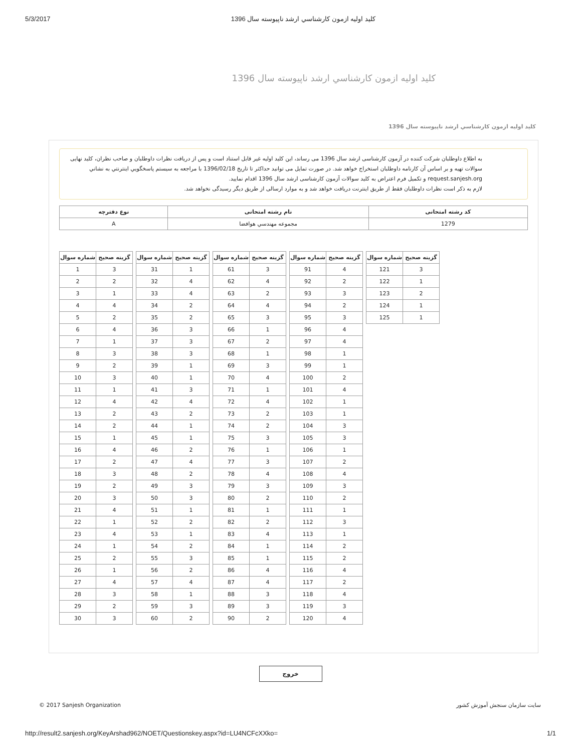5/3/2017 كليد اوليه ازمون كارشناسي ارشد ناپيوسته سال 1396
كليد اوليه ازمون كارشناسي ارشد ناپيوسته سال 1396
كليد اوليه ازمون كارشناسي ارشد ناپيوسته سال 1396
به اطلاع داوطلبان شرکت کننده در آزمون کارشناسی ارشد سال 1396 می رساند، این کلید اولیه غیر قابل استناد است و پس از دریافت نظرات داوطلبان و صاحب نظران، کلید نهایی سوالات تهیه و بر اساس آن کارنامه داوطلبان استخراج خواهد شد. در صورت تمایل می توانید حداکثر تا تاریخ 1396/02/18 با مراجعه به سیستم پاسخگويي اينترنتي به نشاني request.sanjesh.org و تکمیل فرم اعتراض به کلید سوالات آزمون کارشناسی ارشد سال 1396 اقدام نمایید.
لازم به ذکر است نظرات داوطلبان فقط از طریق اینترنت دریافت خواهد شد و به موارد ارسالی از طریق دیگر رسیدگی نخواهد شد.
| كد رشته امتحانی | نام رشته امتحانی | نوع دفترچه |
| --- | --- | --- |
| 1279 | مجموعه مهندسي هوافضا | A |
| شماره سوال | گزينه صحيح |
| --- | --- |
| 1 | 3 |
| 2 | 2 |
| 3 | 1 |
| 4 | 4 |
| 5 | 2 |
| 6 | 4 |
| 7 | 1 |
| 8 | 3 |
| 9 | 2 |
| 10 | 3 |
| 11 | 1 |
| 12 | 4 |
| 13 | 2 |
| 14 | 2 |
| 15 | 1 |
| 16 | 4 |
| 17 | 2 |
| 18 | 3 |
| 19 | 2 |
| 20 | 3 |
| 21 | 4 |
| 22 | 1 |
| 23 | 4 |
| 24 | 1 |
| 25 | 2 |
| 26 | 1 |
| 27 | 4 |
| 28 | 3 |
| 29 | 2 |
| 30 | 3 |
| شماره سوال | گزينه صحيح |
| --- | --- |
| 31 | 1 |
| 32 | 4 |
| 33 | 4 |
| 34 | 2 |
| 35 | 2 |
| 36 | 3 |
| 37 | 3 |
| 38 | 3 |
| 39 | 1 |
| 40 | 1 |
| 41 | 3 |
| 42 | 4 |
| 43 | 2 |
| 44 | 1 |
| 45 | 1 |
| 46 | 2 |
| 47 | 4 |
| 48 | 2 |
| 49 | 3 |
| 50 | 3 |
| 51 | 1 |
| 52 | 2 |
| 53 | 1 |
| 54 | 2 |
| 55 | 3 |
| 56 | 2 |
| 57 | 4 |
| 58 | 1 |
| 59 | 3 |
| 60 | 2 |
| شماره سوال | گزينه صحيح |
| --- | --- |
| 61 | 3 |
| 62 | 4 |
| 63 | 2 |
| 64 | 4 |
| 65 | 3 |
| 66 | 1 |
| 67 | 2 |
| 68 | 1 |
| 69 | 3 |
| 70 | 4 |
| 71 | 1 |
| 72 | 4 |
| 73 | 2 |
| 74 | 2 |
| 75 | 3 |
| 76 | 1 |
| 77 | 3 |
| 78 | 4 |
| 79 | 3 |
| 80 | 2 |
| 81 | 1 |
| 82 | 2 |
| 83 | 4 |
| 84 | 1 |
| 85 | 1 |
| 86 | 4 |
| 87 | 4 |
| 88 | 3 |
| 89 | 3 |
| 90 | 2 |
| شماره سوال | گزينه صحيح |
| --- | --- |
| 91 | 4 |
| 92 | 2 |
| 93 | 3 |
| 94 | 2 |
| 95 | 3 |
| 96 | 4 |
| 97 | 4 |
| 98 | 1 |
| 99 | 1 |
| 100 | 2 |
| 101 | 4 |
| 102 | 1 |
| 103 | 1 |
| 104 | 3 |
| 105 | 3 |
| 106 | 1 |
| 107 | 2 |
| 108 | 4 |
| 109 | 3 |
| 110 | 2 |
| 111 | 1 |
| 112 | 3 |
| 113 | 1 |
| 114 | 2 |
| 115 | 2 |
| 116 | 4 |
| 117 | 2 |
| 118 | 4 |
| 119 | 3 |
| 120 | 4 |
| شماره سوال | گزينه صحيح |
| --- | --- |
| 121 | 3 |
| 122 | 1 |
| 123 | 2 |
| 124 | 1 |
| 125 | 1 |
خروج
© 2017 Sanjesh Organization سايت سازمان سنجش آموزش كشور
http://result2.sanjesh.org/KeyArshad962/NOET/Questionskey.aspx?id=LU4NCFcXXko= 1/1